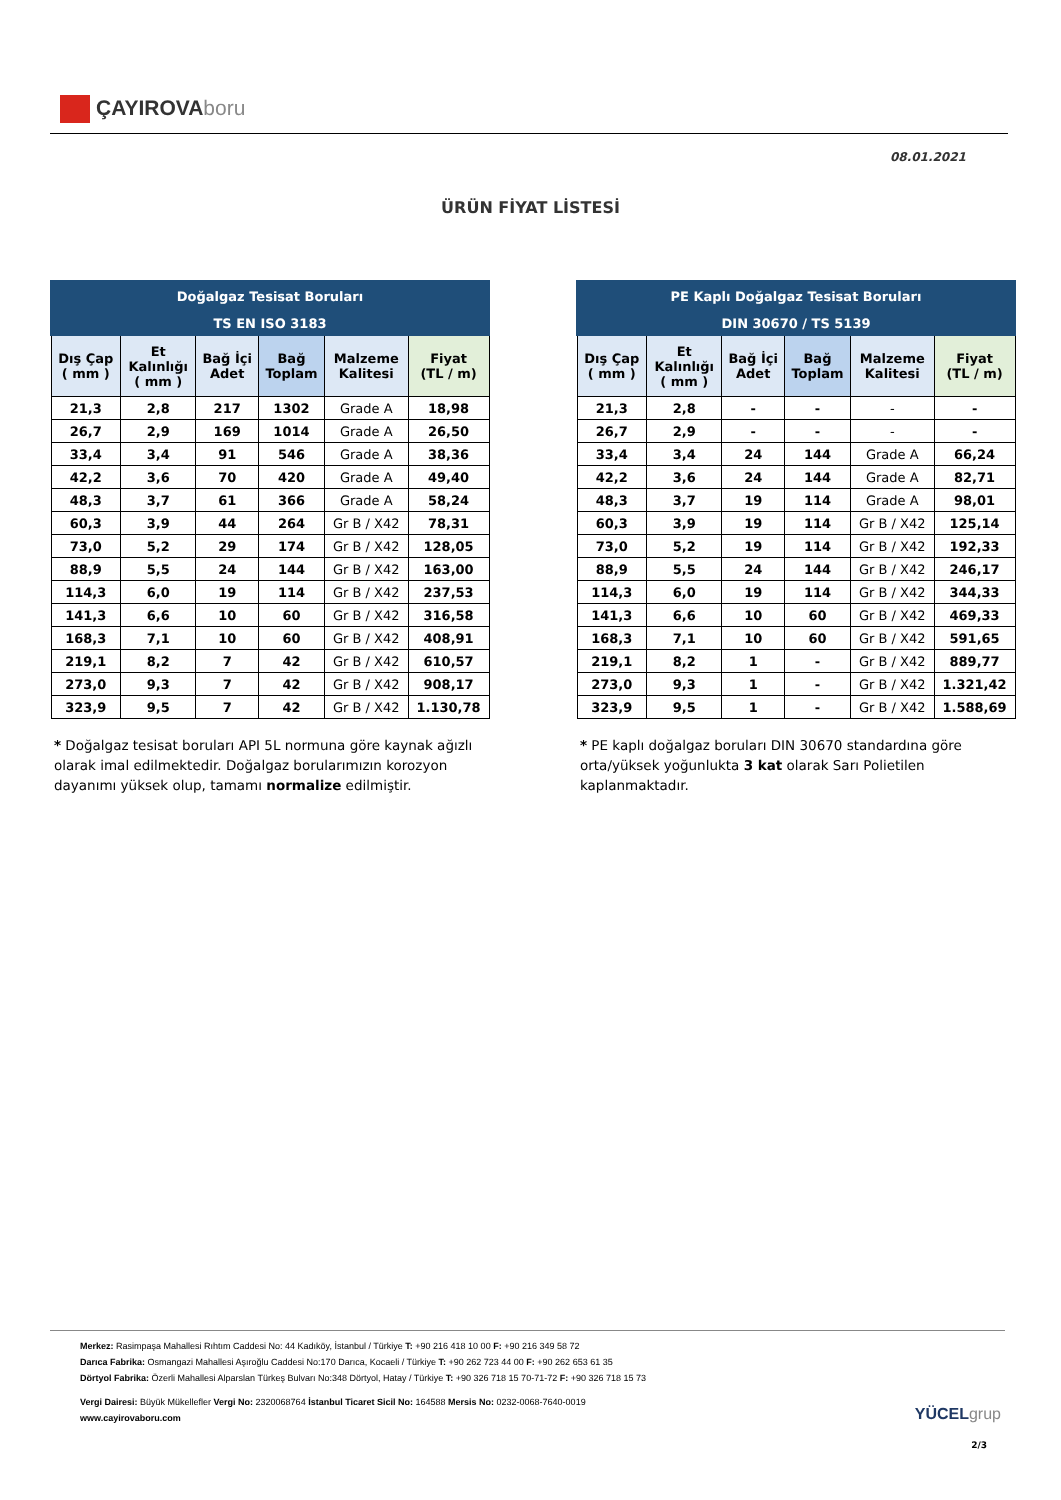ÇAYIROVAboru
08.01.2021
ÜRÜN FİYAT LİSTESİ
| Doğalgaz Tesisat Boruları | | | | | |
| TS EN ISO 3183 | | | | | |
| Dış Çap ( mm ) | Et Kalınlığı ( mm ) | Bağ İçi Adet | Bağ Toplam | Malzeme Kalitesi | Fiyat (TL / m) |
| 21,3 | 2,8 | 217 | 1302 | Grade A | 18,98 |
| 26,7 | 2,9 | 169 | 1014 | Grade A | 26,50 |
| 33,4 | 3,4 | 91 | 546 | Grade A | 38,36 |
| 42,2 | 3,6 | 70 | 420 | Grade A | 49,40 |
| 48,3 | 3,7 | 61 | 366 | Grade A | 58,24 |
| 60,3 | 3,9 | 44 | 264 | Gr B / X42 | 78,31 |
| 73,0 | 5,2 | 29 | 174 | Gr B / X42 | 128,05 |
| 88,9 | 5,5 | 24 | 144 | Gr B / X42 | 163,00 |
| 114,3 | 6,0 | 19 | 114 | Gr B / X42 | 237,53 |
| 141,3 | 6,6 | 10 | 60 | Gr B / X42 | 316,58 |
| 168,3 | 7,1 | 10 | 60 | Gr B / X42 | 408,91 |
| 219,1 | 8,2 | 7 | 42 | Gr B / X42 | 610,57 |
| 273,0 | 9,3 | 7 | 42 | Gr B / X42 | 908,17 |
| 323,9 | 9,5 | 7 | 42 | Gr B / X42 | 1.130,78 |
* Doğalgaz tesisat boruları API 5L normuna göre kaynak ağızlı olarak imal edilmektedir. Doğalgaz borularımızın korozyon dayanımı yüksek olup, tamamı normalize edilmiştir.
| PE Kaplı Doğalgaz Tesisat Boruları | | | | | |
| DIN 30670 / TS 5139 | | | | | |
| Dış Çap ( mm ) | Et Kalınlığı ( mm ) | Bağ İçi Adet | Bağ Toplam | Malzeme Kalitesi | Fiyat (TL / m) |
| 21,3 | 2,8 | - | - | - | - |
| 26,7 | 2,9 | - | - | - | - |
| 33,4 | 3,4 | 24 | 144 | Grade A | 66,24 |
| 42,2 | 3,6 | 24 | 144 | Grade A | 82,71 |
| 48,3 | 3,7 | 19 | 114 | Grade A | 98,01 |
| 60,3 | 3,9 | 19 | 114 | Gr B / X42 | 125,14 |
| 73,0 | 5,2 | 19 | 114 | Gr B / X42 | 192,33 |
| 88,9 | 5,5 | 24 | 144 | Gr B / X42 | 246,17 |
| 114,3 | 6,0 | 19 | 114 | Gr B / X42 | 344,33 |
| 141,3 | 6,6 | 10 | 60 | Gr B / X42 | 469,33 |
| 168,3 | 7,1 | 10 | 60 | Gr B / X42 | 591,65 |
| 219,1 | 8,2 | 1 | - | Gr B / X42 | 889,77 |
| 273,0 | 9,3 | 1 | - | Gr B / X42 | 1.321,42 |
| 323,9 | 9,5 | 1 | - | Gr B / X42 | 1.588,69 |
* PE kaplı doğalgaz boruları DIN 30670 standardına göre orta/yüksek yoğunlukta 3 kat olarak Sarı Polietilen kaplanmaktadır.
Merkez: Rasimpaşa Mahallesi Rıhtım Caddesi No: 44 Kadıköy, İstanbul / Türkiye T: +90 216 418 10 00 F: +90 216 349 58 72
Darıca Fabrika: Osmangazi Mahallesi Aşıroğlu Caddesi No:170 Darıca, Kocaeli / Türkiye T: +90 262 723 44 00 F: +90 262 653 61 35
Dörtyol Fabrika: Özerli Mahallesi Alparslan Türkeş Bulvarı No:348 Dörtyol, Hatay / Türkiye T: +90 326 718 15 70-71-72 F: +90 326 718 15 73
Vergi Dairesi: Büyük Mükellefler Vergi No: 2320068764 İstanbul Ticaret Sicil No: 164588 Mersis No: 0232-0068-7640-0019
www.cayirovaboru.com
YÜCELgrup
2/3